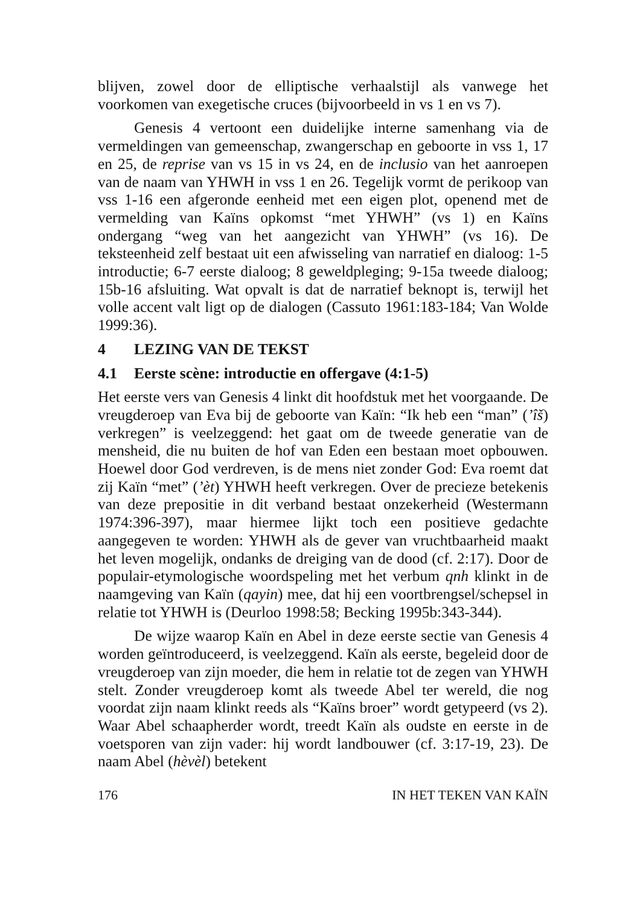blijven, zowel door de elliptische verhaalstijl als vanwege het voorkomen van exegetische cruces (bijvoorbeeld in vs 1 en vs 7).
Genesis 4 vertoont een duidelijke interne samenhang via de vermeldingen van gemeenschap, zwangerschap en geboorte in vss 1, 17 en 25, de reprise van vs 15 in vs 24, en de inclusio van het aanroepen van de naam van YHWH in vss 1 en 26. Tegelijk vormt de perikoop van vss 1-16 een afgeronde eenheid met een eigen plot, openend met de vermelding van Kaïns opkomst “met YHWH” (vs 1) en Kaïns ondergang “weg van het aangezicht van YHWH” (vs 16). De teksteenheid zelf bestaat uit een afwisseling van narratief en dialoog: 1-5 introductie; 6-7 eerste dialoog; 8 geweldpleging; 9-15a tweede dialoog; 15b-16 afsluiting. Wat opvalt is dat de narratief beknopt is, terwijl het volle accent valt ligt op de dialogen (Cassuto 1961:183-184; Van Wolde 1999:36).
4 LEZING VAN DE TEKST
4.1 Eerste scène: introductie en offergave (4:1-5)
Het eerste vers van Genesis 4 linkt dit hoofdstuk met het voorgaande. De vreugderoep van Eva bij de geboorte van Kaïn: “Ik heb een “man” (’îš) verkregen” is veelzeggend: het gaat om de tweede generatie van de mensheid, die nu buiten de hof van Eden een bestaan moet opbouwen. Hoewel door God verdreven, is de mens niet zonder God: Eva roemt dat zij Kaïn “met” (’èt) YHWH heeft verkregen. Over de precieze betekenis van deze prepositie in dit verband bestaat onzekerheid (Westermann 1974:396-397), maar hiermee lijkt toch een positieve gedachte aangegeven te worden: YHWH als de gever van vruchtbaarheid maakt het leven mogelijk, ondanks de dreiging van de dood (cf. 2:17). Door de populair-etymologische woordspeling met het verbum qnh klinkt in de naamgeving van Kaïn (qayin) mee, dat hij een voortbrengsel/schepsel in relatie tot YHWH is (Deurloo 1998:58; Becking 1995b:343-344).
De wijze waarop Kaïn en Abel in deze eerste sectie van Genesis 4 worden geïntroduceerd, is veelzeggend. Kaïn als eerste, begeleid door de vreugderoep van zijn moeder, die hem in relatie tot de zegen van YHWH stelt. Zonder vreugderoep komt als tweede Abel ter wereld, die nog voordat zijn naam klinkt reeds als “Kaïns broer” wordt getypeerd (vs 2). Waar Abel schaapherder wordt, treedt Kaïn als oudste en eerste in de voetsporen van zijn vader: hij wordt landbouwer (cf. 3:17-19, 23). De naam Abel (hèvèl) betekent
176 IN HET TEKEN VAN KAÏN